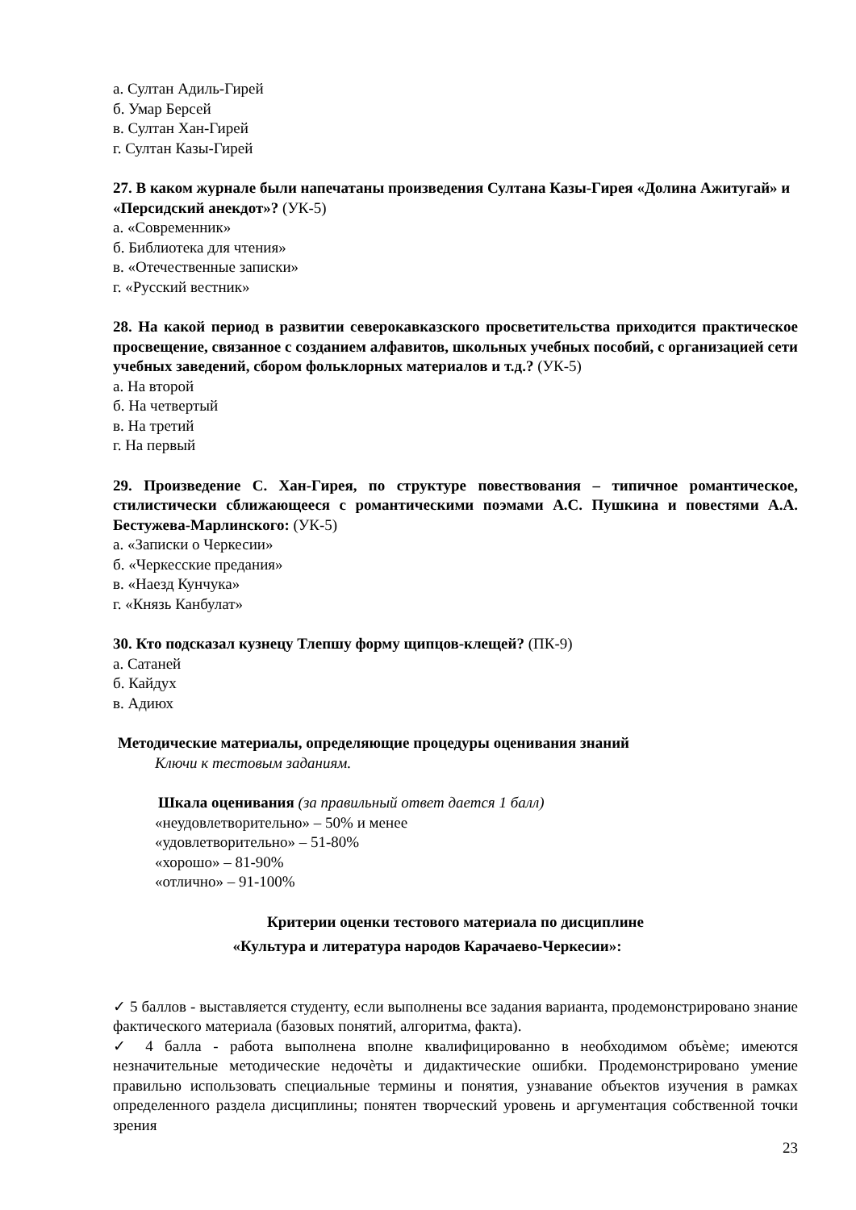а. Султан Адиль-Гирей
б. Умар Берсей
в. Султан Хан-Гирей
г. Султан Казы-Гирей
27. В каком журнале были напечатаны произведения Султана Казы-Гирея «Долина Ажитугай» и «Персидский анекдот»? (УК-5)
а. «Современник»
б. Библиотека для чтения»
в. «Отечественные записки»
г. «Русский вестник»
28. На какой период в развитии северокавказского просветительства приходится практическое просвещение, связанное с созданием алфавитов, школьных учебных пособий, с организацией сети учебных заведений, сбором фольклорных материалов и т.д.? (УК-5)
а. На второй
б. На четвертый
в. На третий
г. На первый
29. Произведение С. Хан-Гирея, по структуре повествования – типичное романтическое, стилистически сближающееся с романтическими поэмами А.С. Пушкина и повестями А.А. Бестужева-Марлинского: (УК-5)
а. «Записки о Черкесии»
б. «Черкесские предания»
в. «Наезд Кунчука»
г. «Князь Канбулат»
30. Кто подсказал кузнецу Тлепшу форму щипцов-клещей? (ПК-9)
а. Сатаней
б. Кайдух
в. Адиюх
Методические материалы, определяющие процедуры оценивания знаний
Ключи к тестовым заданиям.
Шкала оценивания (за правильный ответ дается 1 балл)
«неудовлетворительно» – 50% и менее
«удовлетворительно» – 51-80%
«хорошо» – 81-90%
«отлично» – 91-100%
Критерии оценки тестового материала по дисциплине
«Культура и литература народов Карачаево-Черкесии»:
✓ 5 баллов - выставляется студенту, если выполнены все задания варианта, продемонстрировано знание фактического материала (базовых понятий, алгоритма, факта).
✓ 4 балла - работа выполнена вполне квалифицированно в необходимом объѐме; имеются незначительные методические недочѐты и дидактические ошибки. Продемонстрировано умение правильно использовать специальные термины и понятия, узнавание объектов изучения в рамках определенного раздела дисциплины; понятен творческий уровень и аргументация собственной точки зрения
23